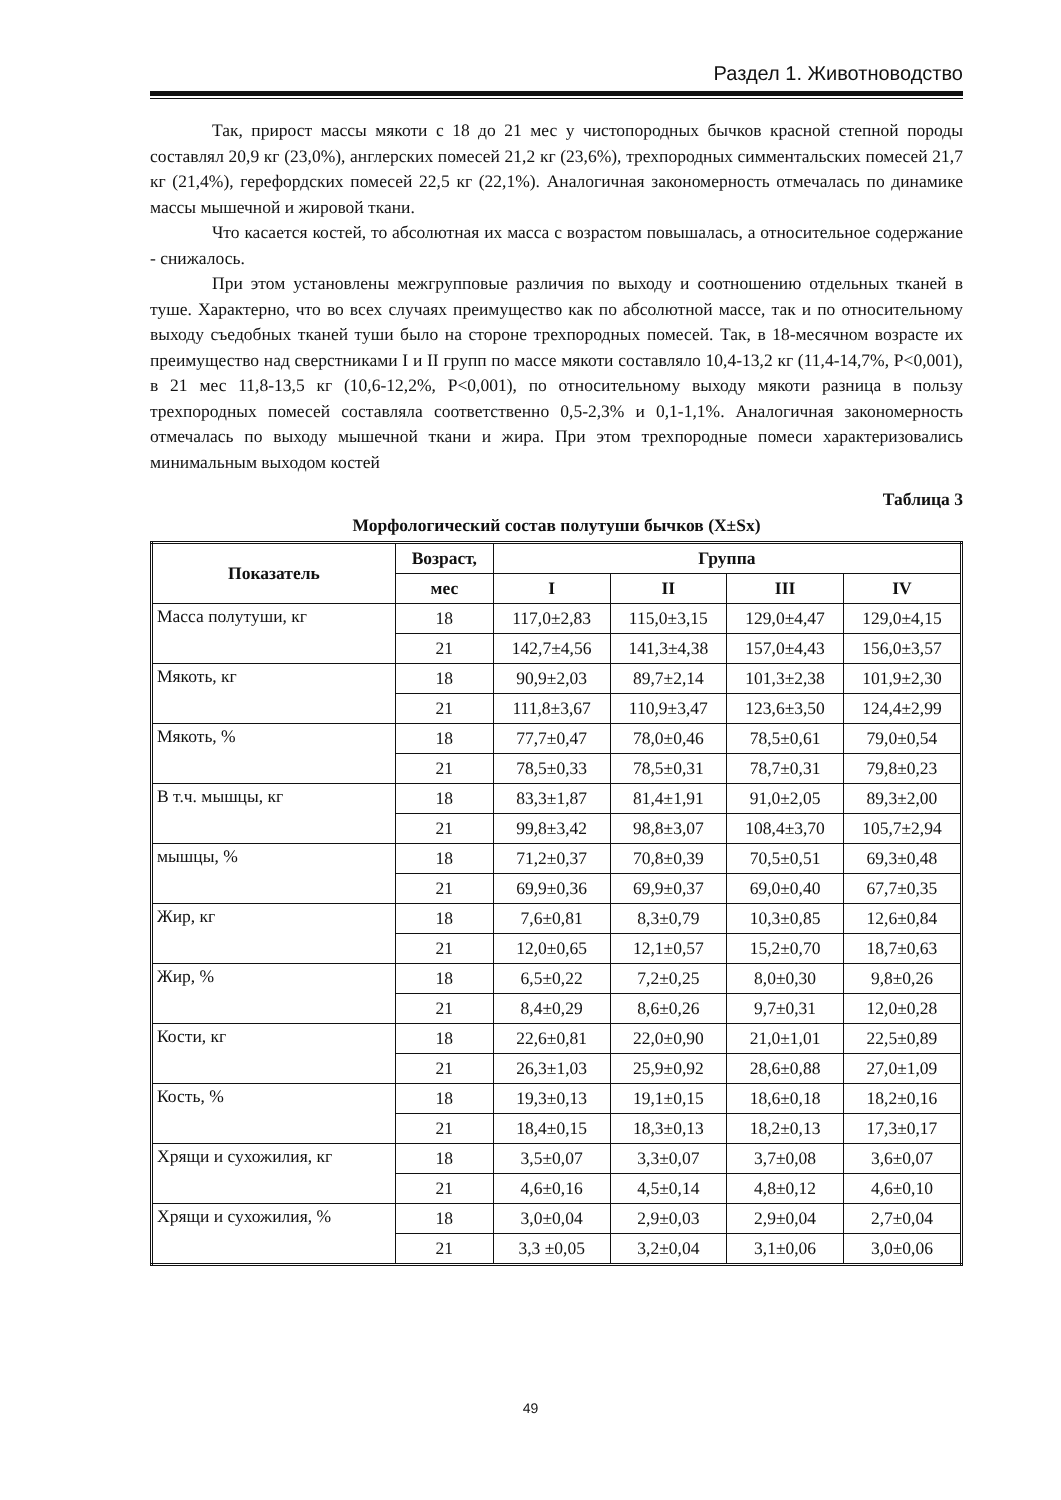Раздел 1. Животноводство
Так, прирост массы мякоти с 18 до 21 мес у чистопородных бычков красной степной породы составлял 20,9 кг (23,0%), англерских помесей 21,2 кг (23,6%), трехпородных симментальских помесей 21,7 кг (21,4%), герефордских помесей 22,5 кг (22,1%). Аналогичная закономерность отмечалась по динамике массы мышечной и жировой ткани.
Что касается костей, то абсолютная их масса с возрастом повышалась, а относительное содержание - снижалось.
При этом установлены межгрупповые различия по выходу и соотношению отдельных тканей в туше. Характерно, что во всех случаях преимущество как по абсолютной массе, так и по относительному выходу съедобных тканей туши было на стороне трехпородных помесей. Так, в 18-месячном возрасте их преимущество над сверстниками I и II групп по массе мякоти составляло 10,4-13,2 кг (11,4-14,7%, P<0,001), в 21 мес 11,8-13,5 кг (10,6-12,2%, P<0,001), по относительному выходу мякоти разница в пользу трехпородных помесей составляла соответственно 0,5-2,3% и 0,1-1,1%. Аналогичная закономерность отмечалась по выходу мышечной ткани и жира. При этом трехпородные помеси характеризовались минимальным выходом костей
Таблица 3
Морфологический состав полутуши бычков (X±Sx)
| Показатель | Возраст, | Группа | | | |
| --- | --- | --- | --- | --- | --- |
| | мес | I | II | III | IV |
| Масса полутуши, кг | 18 | 117,0±2,83 | 115,0±3,15 | 129,0±4,47 | 129,0±4,15 |
| | 21 | 142,7±4,56 | 141,3±4,38 | 157,0±4,43 | 156,0±3,57 |
| Мякоть, кг | 18 | 90,9±2,03 | 89,7±2,14 | 101,3±2,38 | 101,9±2,30 |
| | 21 | 111,8±3,67 | 110,9±3,47 | 123,6±3,50 | 124,4±2,99 |
| Мякоть, % | 18 | 77,7±0,47 | 78,0±0,46 | 78,5±0,61 | 79,0±0,54 |
| | 21 | 78,5±0,33 | 78,5±0,31 | 78,7±0,31 | 79,8±0,23 |
| В т.ч. мышцы, кг | 18 | 83,3±1,87 | 81,4±1,91 | 91,0±2,05 | 89,3±2,00 |
| | 21 | 99,8±3,42 | 98,8±3,07 | 108,4±3,70 | 105,7±2,94 |
| мышцы, % | 18 | 71,2±0,37 | 70,8±0,39 | 70,5±0,51 | 69,3±0,48 |
| | 21 | 69,9±0,36 | 69,9±0,37 | 69,0±0,40 | 67,7±0,35 |
| Жир, кг | 18 | 7,6±0,81 | 8,3±0,79 | 10,3±0,85 | 12,6±0,84 |
| | 21 | 12,0±0,65 | 12,1±0,57 | 15,2±0,70 | 18,7±0,63 |
| Жир, % | 18 | 6,5±0,22 | 7,2±0,25 | 8,0±0,30 | 9,8±0,26 |
| | 21 | 8,4±0,29 | 8,6±0,26 | 9,7±0,31 | 12,0±0,28 |
| Кости, кг | 18 | 22,6±0,81 | 22,0±0,90 | 21,0±1,01 | 22,5±0,89 |
| | 21 | 26,3±1,03 | 25,9±0,92 | 28,6±0,88 | 27,0±1,09 |
| Кость, % | 18 | 19,3±0,13 | 19,1±0,15 | 18,6±0,18 | 18,2±0,16 |
| | 21 | 18,4±0,15 | 18,3±0,13 | 18,2±0,13 | 17,3±0,17 |
| Хрящи и сухожилия, кг | 18 | 3,5±0,07 | 3,3±0,07 | 3,7±0,08 | 3,6±0,07 |
| | 21 | 4,6±0,16 | 4,5±0,14 | 4,8±0,12 | 4,6±0,10 |
| Хрящи и сухожилия, % | 18 | 3,0±0,04 | 2,9±0,03 | 2,9±0,04 | 2,7±0,04 |
| | 21 | 3,3 ±0,05 | 3,2±0,04 | 3,1±0,06 | 3,0±0,06 |
49